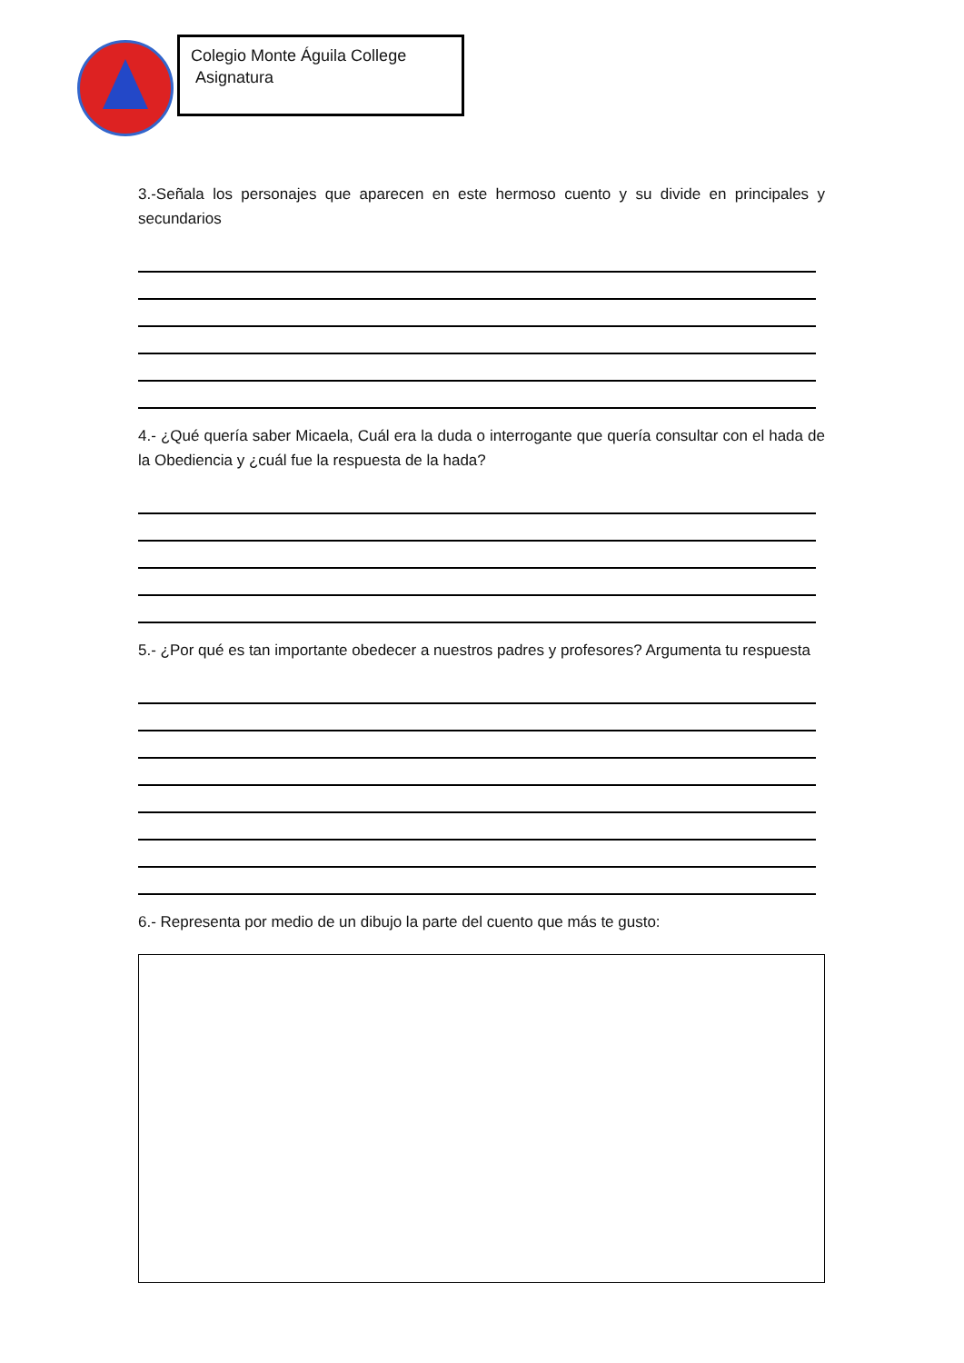Colegio Monte Águila College
Asignatura
3.-Señala los personajes que aparecen en este hermoso cuento y su divide en principales y secundarios
4.- ¿Qué quería saber Micaela, Cuál era la duda o interrogante que quería consultar con el hada de la Obediencia y ¿cuál fue la respuesta de la hada?
5.- ¿Por qué es tan importante obedecer a nuestros padres y profesores? Argumenta tu respuesta
6.- Representa por medio de un dibujo la parte del cuento que más te gusto: